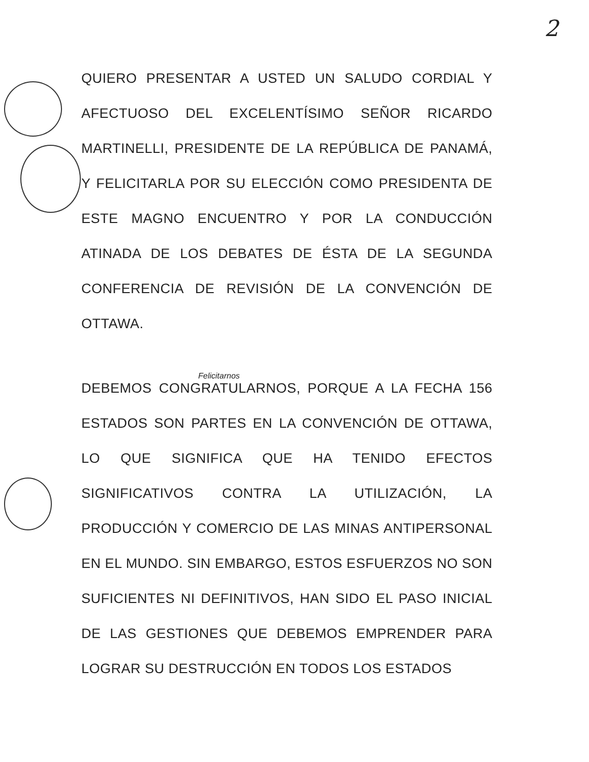2
QUIERO PRESENTAR A USTED UN SALUDO CORDIAL Y AFECTUOSO DEL EXCELENTÍSIMO SEÑOR RICARDO MARTINELLI, PRESIDENTE DE LA REPÚBLICA DE PANAMÁ, Y FELICITARLA POR SU ELECCIÓN COMO PRESIDENTA DE ESTE MAGNO ENCUENTRO Y POR LA CONDUCCIÓN ATINADA DE LOS DEBATES DE ÉSTA DE LA SEGUNDA CONFERENCIA DE REVISIÓN DE LA CONVENCIÓN DE OTTAWA.
Felicitarnos
DEBEMOS CONGRATULARNOS, PORQUE A LA FECHA 156 ESTADOS SON PARTES EN LA CONVENCIÓN DE OTTAWA, LO QUE SIGNIFICA QUE HA TENIDO EFECTOS SIGNIFICATIVOS CONTRA LA UTILIZACIÓN, LA PRODUCCIÓN Y COMERCIO DE LAS MINAS ANTIPERSONAL EN EL MUNDO. SIN EMBARGO, ESTOS ESFUERZOS NO SON SUFICIENTES NI DEFINITIVOS, HAN SIDO EL PASO INICIAL DE LAS GESTIONES QUE DEBEMOS EMPRENDER PARA LOGRAR SU DESTRUCCIÓN EN TODOS LOS ESTADOS